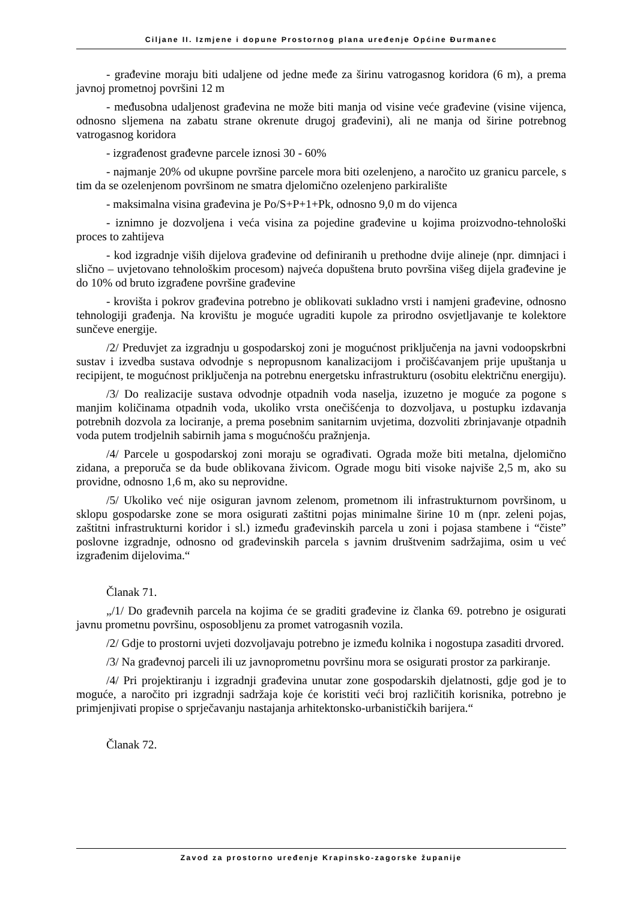Ciljane II. Izmjene i dopune Prostornog plana uređenje Općine Đurmanec
- građevine moraju biti udaljene od jedne međe za širinu vatrogasnog koridora (6 m), a prema javnoj prometnoj površini 12 m
- međusobna udaljenost građevina ne može biti manja od visine veće građevine (visine vijenca, odnosno sljemena na zabatu strane okrenute drugoj građevini), ali ne manja od širine potrebnog vatrogasnog koridora
- izgrađenost građevne parcele iznosi 30 - 60%
- najmanje 20% od ukupne površine parcele mora biti ozelenjeno, a naročito uz granicu parcele, s tim da se ozelenjenom površinom ne smatra djelomično ozelenjeno parkiralište
- maksimalna visina građevina je Po/S+P+1+Pk, odnosno 9,0 m do vijenca
- iznimno je dozvoljena i veća visina za pojedine građevine u kojima proizvodno-tehnološki proces to zahtijeva
- kod izgradnje viših dijelova građevine od definiranih u prethodne dvije alineje (npr. dimnjaci i slično – uvjetovano tehnološkim procesom) najveća dopuštena bruto površina višeg dijela građevine je do 10% od bruto izgrađene površine građevine
- krovišta i pokrov građevina potrebno je oblikovati sukladno vrsti i namjeni građevine, odnosno tehnologiji građenja. Na krovištu je moguće ugraditi kupole za prirodno osvjetljavanje te kolektore sunčeve energije.
/2/ Preduvjet za izgradnju u gospodarskoj zoni je mogućnost priključenja na javni vodoopskrbni sustav i izvedba sustava odvodnje s nepropusnom kanalizacijom i pročišćavanjem prije upuštanja u recipijent, te mogućnost priključenja na potrebnu energetsku infrastrukturu (osobitu električnu energiju).
/3/ Do realizacije sustava odvodnje otpadnih voda naselja, izuzetno je moguće za pogone s manjim količinama otpadnih voda, ukoliko vrsta onečišćenja to dozvoljava, u postupku izdavanja potrebnih dozvola za lociranje, a prema posebnim sanitarnim uvjetima, dozvoliti zbrinjavanje otpadnih voda putem trodjelnih sabirnih jama s mogućnošću pražnjenja.
/4/ Parcele u gospodarskoj zoni moraju se ograđivati. Ograda može biti metalna, djelomično zidana, a preporuča se da bude oblikovana živicom. Ograde mogu biti visoke najviše 2,5 m, ako su providne, odnosno 1,6 m, ako su neprovidne.
/5/ Ukoliko već nije osiguran javnom zelenom, prometnom ili infrastrukturnom površinom, u sklopu gospodarske zone se mora osigurati zaštitni pojas minimalne širine 10 m (npr. zeleni pojas, zaštitni infrastrukturni koridor i sl.) između građevinskih parcela u zoni i pojasa stambene i “čiste” poslovne izgradnje, odnosno od građevinskih parcela s javnim društvenim sadržajima, osim u već izgrađenim dijelovima.“
Članak 71.
„/1/ Do građevnih parcela na kojima će se graditi građevine iz članka 69. potrebno je osigurati javnu prometnu površinu, osposobljenu za promet vatrogasnih vozila.
/2/ Gdje to prostorni uvjeti dozvoljavaju potrebno je između kolnika i nogostupa zasaditi drvored.
/3/ Na građevnoj parceli ili uz javnoprometnu površinu mora se osigurati prostor za parkiranje.
/4/ Pri projektiranju i izgradnji građevina unutar zone gospodarskih djelatnosti, gdje god je to moguće, a naročito pri izgradnji sadržaja koje će koristiti veći broj različitih korisnika, potrebno je primjenjivati propise o sprječavanju nastajanja arhitektonsko-urbanističkih barijera.“
Članak 72.
Zavod za prostorno uređenje Krapinsko-zagorske županije